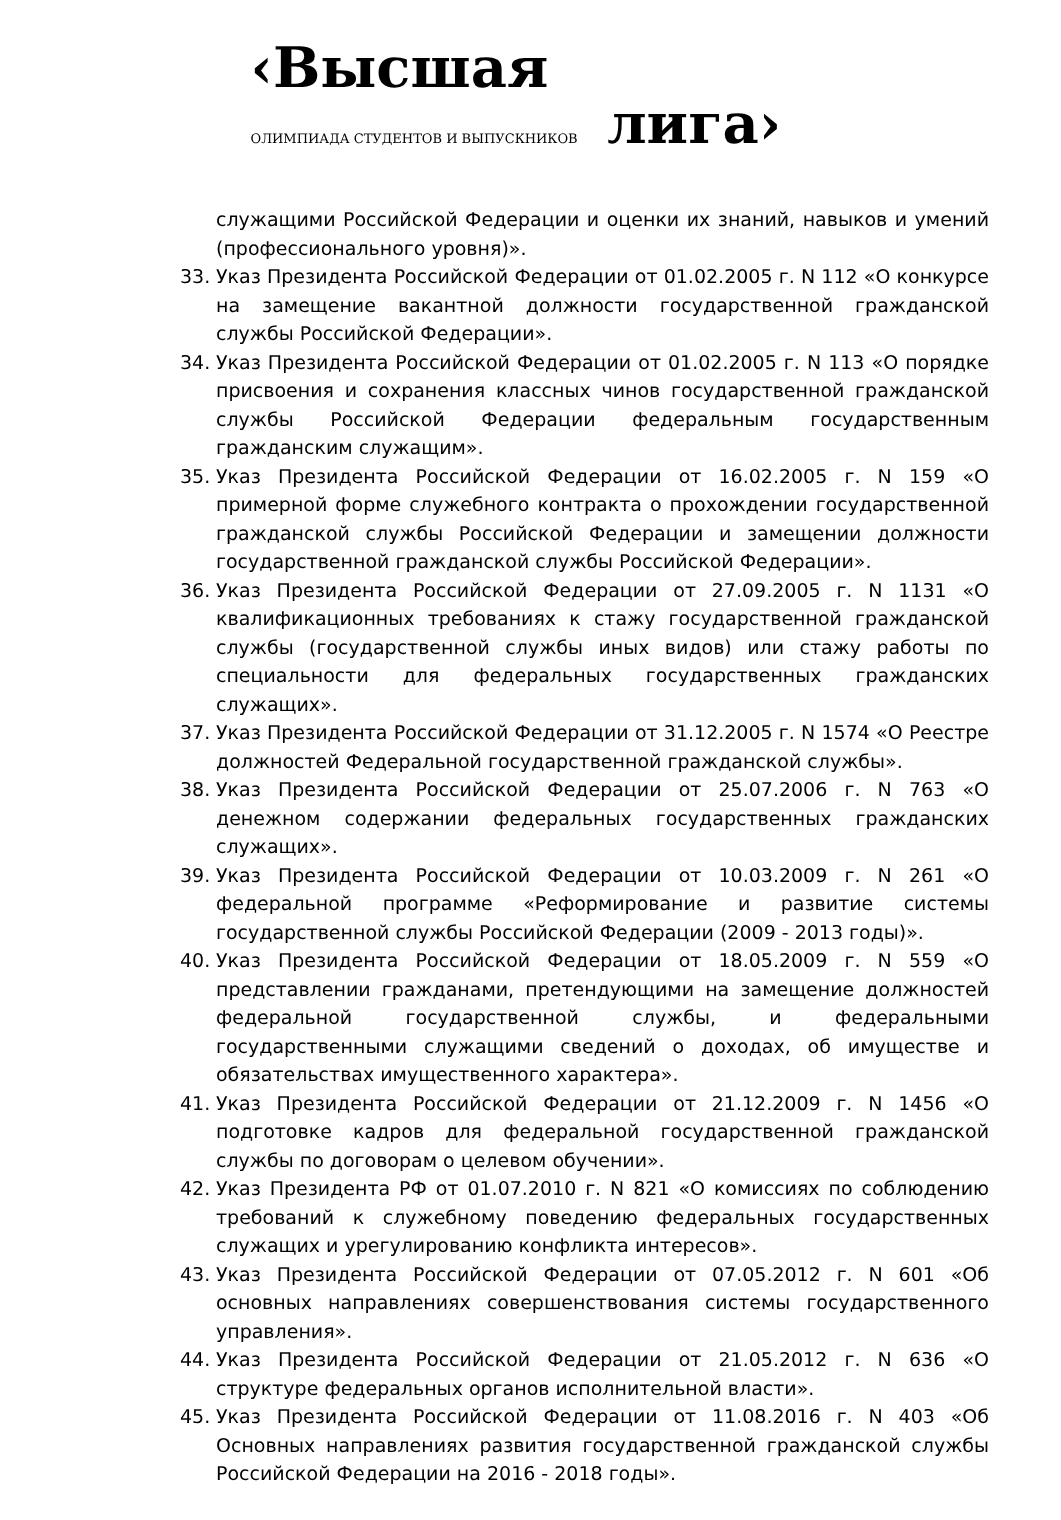‹Высшая
ОЛИМПИАДА СТУДЕНТОВ И ВЫПУСКНИКОВ лига›
служащими Российской Федерации и оценки их знаний, навыков и умений (профессионального уровня)».
33. Указ Президента Российской Федерации от 01.02.2005 г. N 112 «О конкурсе на замещение вакантной должности государственной гражданской службы Российской Федерации».
34. Указ Президента Российской Федерации от 01.02.2005 г. N 113 «О порядке присвоения и сохранения классных чинов государственной гражданской службы Российской Федерации федеральным государственным гражданским служащим».
35. Указ Президента Российской Федерации от 16.02.2005 г. N 159 «О примерной форме служебного контракта о прохождении государственной гражданской службы Российской Федерации и замещении должности государственной гражданской службы Российской Федерации».
36. Указ Президента Российской Федерации от 27.09.2005 г. N 1131 «О квалификационных требованиях к стажу государственной гражданской службы (государственной службы иных видов) или стажу работы по специальности для федеральных государственных гражданских служащих».
37. Указ Президента Российской Федерации от 31.12.2005 г. N 1574 «О Реестре должностей Федеральной государственной гражданской службы».
38. Указ Президента Российской Федерации от 25.07.2006 г. N 763 «О денежном содержании федеральных государственных гражданских служащих».
39. Указ Президента Российской Федерации от 10.03.2009 г. N 261 «О федеральной программе «Реформирование и развитие системы государственной службы Российской Федерации (2009 - 2013 годы)».
40. Указ Президента Российской Федерации от 18.05.2009 г. N 559 «О представлении гражданами, претендующими на замещение должностей федеральной государственной службы, и федеральными государственными служащими сведений о доходах, об имуществе и обязательствах имущественного характера».
41. Указ Президента Российской Федерации от 21.12.2009 г. N 1456 «О подготовке кадров для федеральной государственной гражданской службы по договорам о целевом обучении».
42. Указ Президента РФ от 01.07.2010 г. N 821 «О комиссиях по соблюдению требований к служебному поведению федеральных государственных служащих и урегулированию конфликта интересов».
43. Указ Президента Российской Федерации от 07.05.2012 г. N 601 «Об основных направлениях совершенствования системы государственного управления».
44. Указ Президента Российской Федерации от 21.05.2012 г. N 636 «О структуре федеральных органов исполнительной власти».
45. Указ Президента Российской Федерации от 11.08.2016 г. N 403 «Об Основных направлениях развития государственной гражданской службы Российской Федерации на 2016 - 2018 годы».